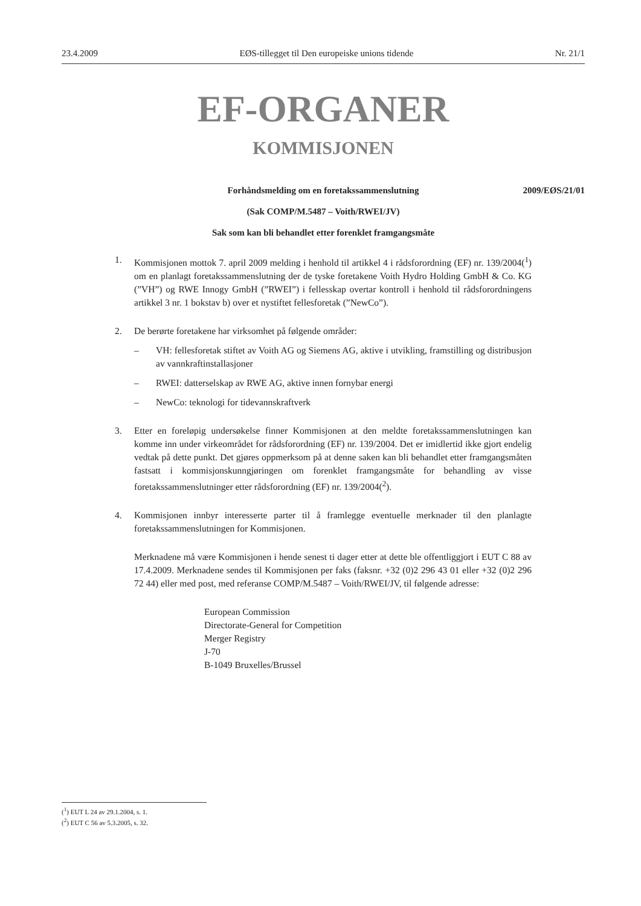23.4.2009 EØS-tillegget til Den europeiske unions tidende Nr. 21/1
EF-ORGANER
KOMMISJONEN
Forhåndsmelding om en foretakssammenslutning 2009/EØS/21/01
(Sak COMP/M.5487 – Voith/RWEI/JV)
Sak som kan bli behandlet etter forenklet framgangsmåte
1. Kommisjonen mottok 7. april 2009 melding i henhold til artikkel 4 i rådsforordning (EF) nr. 139/2004(<sup>1</sup>) om en planlagt foretakssammenslutning der de tyske foretakene Voith Hydro Holding GmbH & Co. KG (”VH”) og RWE Innogy GmbH (”RWEI”) i fellesskap overtar kontroll i henhold til rådsforordningens artikkel 3 nr. 1 bokstav b) over et nystiftet fellesforetak (”NewCo”).
2. De berørte foretakene har virksomhet på følgende områder:
– VH: fellesforetak stiftet av Voith AG og Siemens AG, aktive i utvikling, framstilling og distribusjon av vannkraftinstallasjoner
– RWEI: datterselskap av RWE AG, aktive innen fornybar energi
– NewCo: teknologi for tidevannskraftverk
3. Etter en foreløpig undersøkelse finner Kommisjonen at den meldte foretakssammenslutningen kan komme inn under virkeområdet for rådsforordning (EF) nr. 139/2004. Det er imidlertid ikke gjort endelig vedtak på dette punkt. Det gjøres oppmerksom på at denne saken kan bli behandlet etter framgangsmåten fastsatt i kommisjonskunngjøringen om forenklet framgangsmåte for behandling av visse foretakssammenslutninger etter rådsforordning (EF) nr. 139/2004(<sup>2</sup>).
4. Kommisjonen innbyr interesserte parter til å framlegge eventuelle merknader til den planlagte foretakssammenslutningen for Kommisjonen.
Merknadene må være Kommisjonen i hende senest ti dager etter at dette ble offentliggjort i EUT C 88 av 17.4.2009. Merknadene sendes til Kommisjonen per faks (faksnr. +32 (0)2 296 43 01 eller +32 (0)2 296 72 44) eller med post, med referanse COMP/M.5487 – Voith/RWEI/JV, til følgende adresse:
European Commission
Directorate-General for Competition
Merger Registry
J-70
B-1049 Bruxelles/Brussel
(<sup>1</sup>) EUT L 24 av 29.1.2004, s. 1.
(<sup>2</sup>) EUT C 56 av 5.3.2005, s. 32.